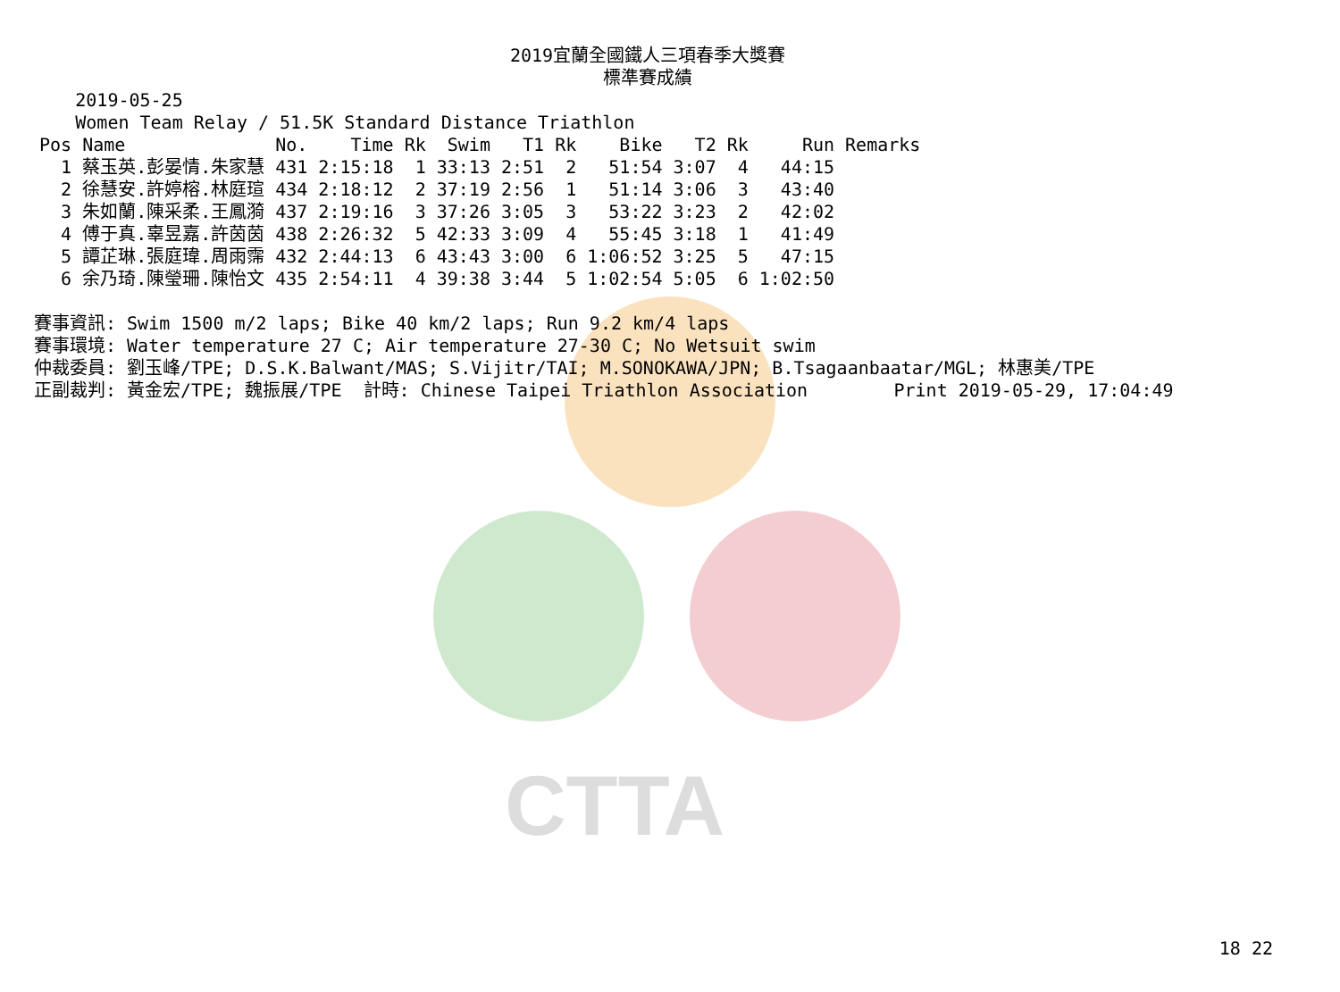CTTA
2019宜蘭全國鐵人三項春季大獎賽
標準賽成績
       2019-05-25
       Women Team Relay / 51.5K Standard Distance Triathlon
| Pos | Name | No. | Time | Rk | Swim | T1 | Rk | Bike | T2 | Rk | Run | Remarks |
| --- | --- | --- | --- | --- | --- | --- | --- | --- | --- | --- | --- | --- |
| 1 | 蔡玉英.彭晏情.朱家慧 | 431 | 2:15:18 | 1 | 33:13 | 2:51 | 2 | 51:54 | 3:07 | 4 | 44:15 | |
| 2 | 徐慧安.許婷榕.林庭瑄 | 434 | 2:18:12 | 2 | 37:19 | 2:56 | 1 | 51:14 | 3:06 | 3 | 43:40 | |
| 3 | 朱如蘭.陳采柔.王鳳漪 | 437 | 2:19:16 | 3 | 37:26 | 3:05 | 3 | 53:22 | 3:23 | 2 | 42:02 | |
| 4 | 傅于真.辜昱嘉.許茵茵 | 438 | 2:26:32 | 5 | 42:33 | 3:09 | 4 | 55:45 | 3:18 | 1 | 41:49 | |
| 5 | 譚芷琳.張庭瑋.周雨霈 | 432 | 2:44:13 | 6 | 43:43 | 3:00 | 6 | 1:06:52 | 3:25 | 5 | 47:15 | |
| 6 | 余乃琦.陳瑩珊.陳怡文 | 435 | 2:54:11 | 4 | 39:38 | 3:44 | 5 | 1:02:54 | 5:05 | 6 | 1:02:50 | |
賽事資訊: Swim 1500 m/2 laps; Bike 40 km/2 laps; Run 9.2 km/4 laps
賽事環境: Water temperature 27 C; Air temperature 27-30 C; No Wetsuit swim
仲裁委員: 劉玉峰/TPE; D.S.K.Balwant/MAS; S.Vijitr/TAI; M.SONOKAWA/JPN; B.Tsagaanbaatar/MGL; 林惠美/TPE
正副裁判: 黃金宏/TPE; 魏振展/TPE  計時: Chinese Taipei Triathlon Association        Print 2019-05-29, 17:04:49
18 22